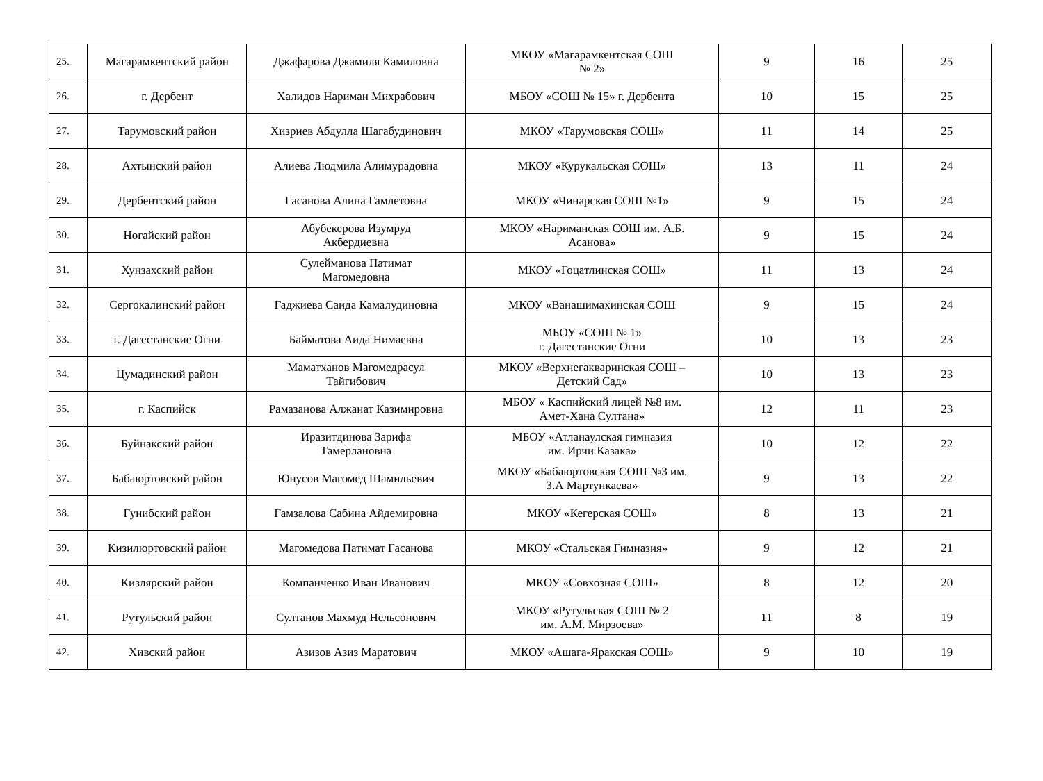| 25. | Магарамкентский район | Джафарова Джамиля Камиловна | МКОУ «Магарамкентская СОШ № 2» | 9 | 16 | 25 |
| 26. | г. Дербент | Халидов Нариман Михрабович | МБОУ «СОШ № 15» г. Дербента | 10 | 15 | 25 |
| 27. | Тарумовский район | Хизриев Абдулла Шагабудинович | МКОУ «Тарумовская СОШ» | 11 | 14 | 25 |
| 28. | Ахтынский район | Алиева Людмила Алимурадовна | МКОУ «Курукальская СОШ» | 13 | 11 | 24 |
| 29. | Дербентский район | Гасанова Алина Гамлетовна | МКОУ «Чинарская СОШ №1» | 9 | 15 | 24 |
| 30. | Ногайский район | Абубекерова Изумруд Акбердиевна | МКОУ «Нариманская СОШ им. А.Б. Асанова» | 9 | 15 | 24 |
| 31. | Хунзахский район | Сулейманова Патимат Магомедовна | МКОУ «Гоцатлинская СОШ» | 11 | 13 | 24 |
| 32. | Сергокалинский район | Гаджиева Саида Камалудиновна | МКОУ «Ванашимахинская СОШ | 9 | 15 | 24 |
| 33. | г. Дагестанские Огни | Байматова Аида Нимаевна | МБОУ «СОШ № 1» г. Дагестанские Огни | 10 | 13 | 23 |
| 34. | Цумадинский район | Маматханов Магомедрасул Тайгибович | МКОУ «Верхнегакваринская СОШ – Детский Сад» | 10 | 13 | 23 |
| 35. | г. Каспийск | Рамазанова Алжанат Казимировна | МБОУ « Каспийский лицей №8 им. Амет-Хана Султана» | 12 | 11 | 23 |
| 36. | Буйнакский район | Иразитдинова Зарифа Тамерлановна | МБОУ «Атланаулская гимназия им. Ирчи Казака» | 10 | 12 | 22 |
| 37. | Бабаюртовский район | Юнусов Магомед Шамильевич | МКОУ «Бабаюртовская СОШ №3 им. З.А Мартункаева» | 9 | 13 | 22 |
| 38. | Гунибский район | Гамзалова Сабина Айдемировна | МКОУ «Кегерская СОШ» | 8 | 13 | 21 |
| 39. | Кизилюртовский район | Магомедова Патимат Гасанова | МКОУ «Стальская Гимназия» | 9 | 12 | 21 |
| 40. | Кизлярский район | Компанченко Иван Иванович | МКОУ «Совхозная СОШ» | 8 | 12 | 20 |
| 41. | Рутульский район | Султанов Махмуд Нельсонович | МКОУ «Рутульская СОШ № 2 им. А.М. Мирзоева» | 11 | 8 | 19 |
| 42. | Хивский район | Азизов Азиз Маратович | МКОУ «Ашага-Яракская СОШ» | 9 | 10 | 19 |